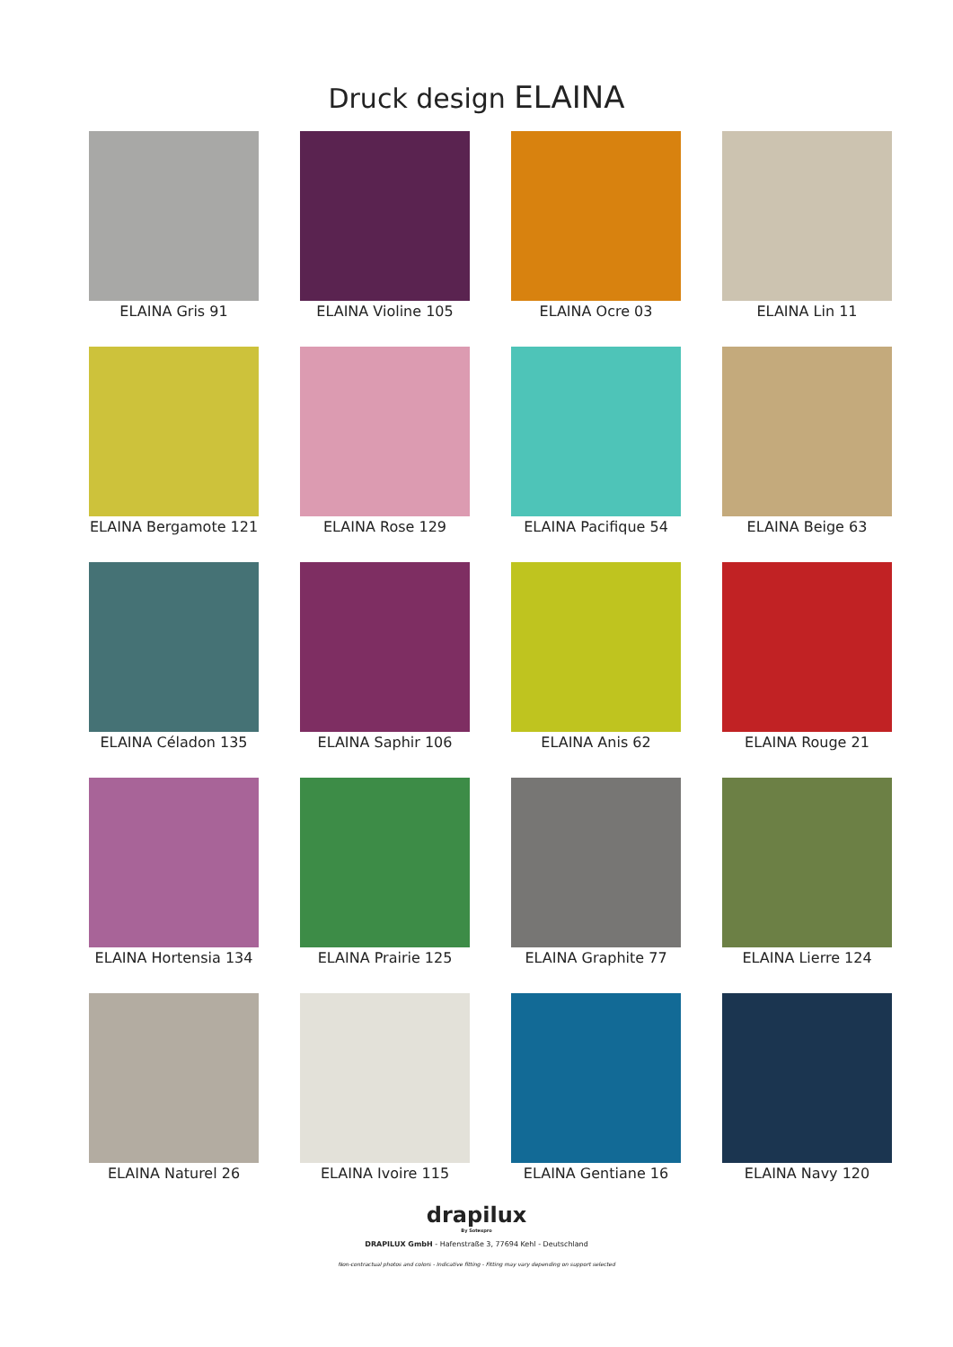Druck design ELAINA
ELAINA Gris 91
ELAINA Violine 105
ELAINA Ocre 03
ELAINA Lin 11
ELAINA Bergamote 121
ELAINA Rose 129
ELAINA Pacifique 54
ELAINA Beige 63
ELAINA Céladon 135
ELAINA Saphir 106
ELAINA Anis 62
ELAINA Rouge 21
ELAINA Hortensia 134
ELAINA Prairie 125
ELAINA Graphite 77
ELAINA Lierre 124
ELAINA Naturel 26
ELAINA Ivoire 115
ELAINA Gentiane 16
ELAINA Navy 120
drapilux
By Sotexpro
DRAPILUX GmbH - Hafenstraße 3, 77694 Kehl - Deutschland
Non-contractual photos and colors - Indicative fitting - Fitting may vary depending on support selected